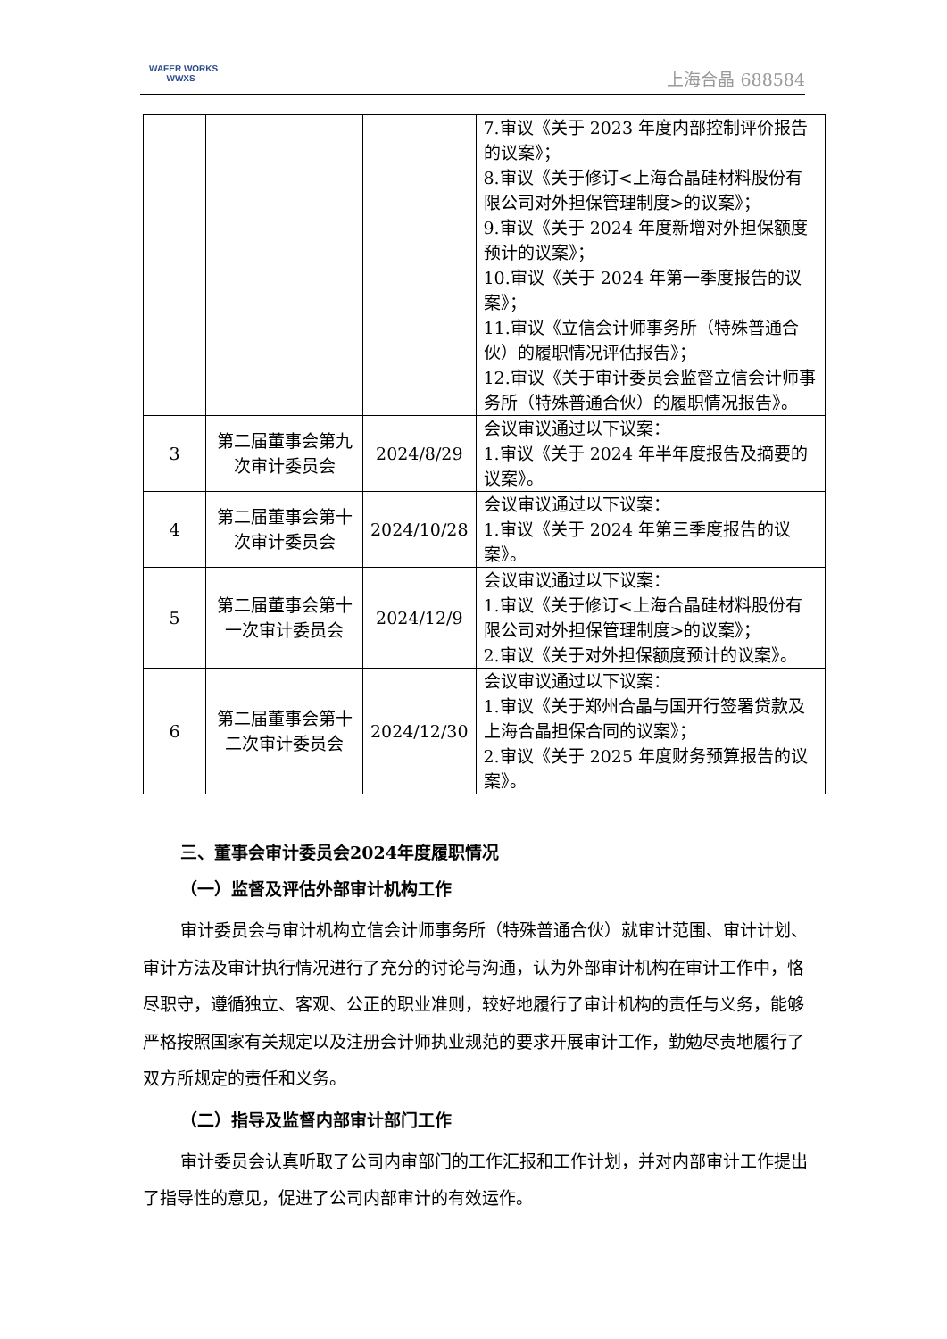WAFER WORKS
WWXS
上海合晶 688584
| | | | 7.审议《关于 2023 年度内部控制评价报告的议案》； 8.审议《关于修订<上海合晶硅材料股份有限公司对外担保管理制度>的议案》； 9.审议《关于 2024 年度新增对外担保额度预计的议案》； 10.审议《关于 2024 年第一季度报告的议案》； 11.审议《立信会计师事务所（特殊普通合伙）的履职情况评估报告》； 12.审议《关于审计委员会监督立信会计师事务所（特殊普通合伙）的履职情况报告》。 |
| 3 | 第二届董事会第九次审计委员会 | 2024/8/29 | 会议审议通过以下议案： 1.审议《关于 2024 年半年度报告及摘要的议案》。 |
| 4 | 第二届董事会第十次审计委员会 | 2024/10/28 | 会议审议通过以下议案： 1.审议《关于 2024 年第三季度报告的议案》。 |
| 5 | 第二届董事会第十一次审计委员会 | 2024/12/9 | 会议审议通过以下议案： 1.审议《关于修订<上海合晶硅材料股份有限公司对外担保管理制度>的议案》； 2.审议《关于对外担保额度预计的议案》。 |
| 6 | 第二届董事会第十二次审计委员会 | 2024/12/30 | 会议审议通过以下议案： 1.审议《关于郑州合晶与国开行签署贷款及上海合晶担保合同的议案》； 2.审议《关于 2025 年度财务预算报告的议案》。 |
三、董事会审计委员会2024年度履职情况
（一）监督及评估外部审计机构工作
审计委员会与审计机构立信会计师事务所（特殊普通合伙）就审计范围、审计计划、审计方法及审计执行情况进行了充分的讨论与沟通，认为外部审计机构在审计工作中，恪尽职守，遵循独立、客观、公正的职业准则，较好地履行了审计机构的责任与义务，能够严格按照国家有关规定以及注册会计师执业规范的要求开展审计工作，勤勉尽责地履行了双方所规定的责任和义务。
（二）指导及监督内部审计部门工作
审计委员会认真听取了公司内审部门的工作汇报和工作计划，并对内部审计工作提出了指导性的意见，促进了公司内部审计的有效运作。